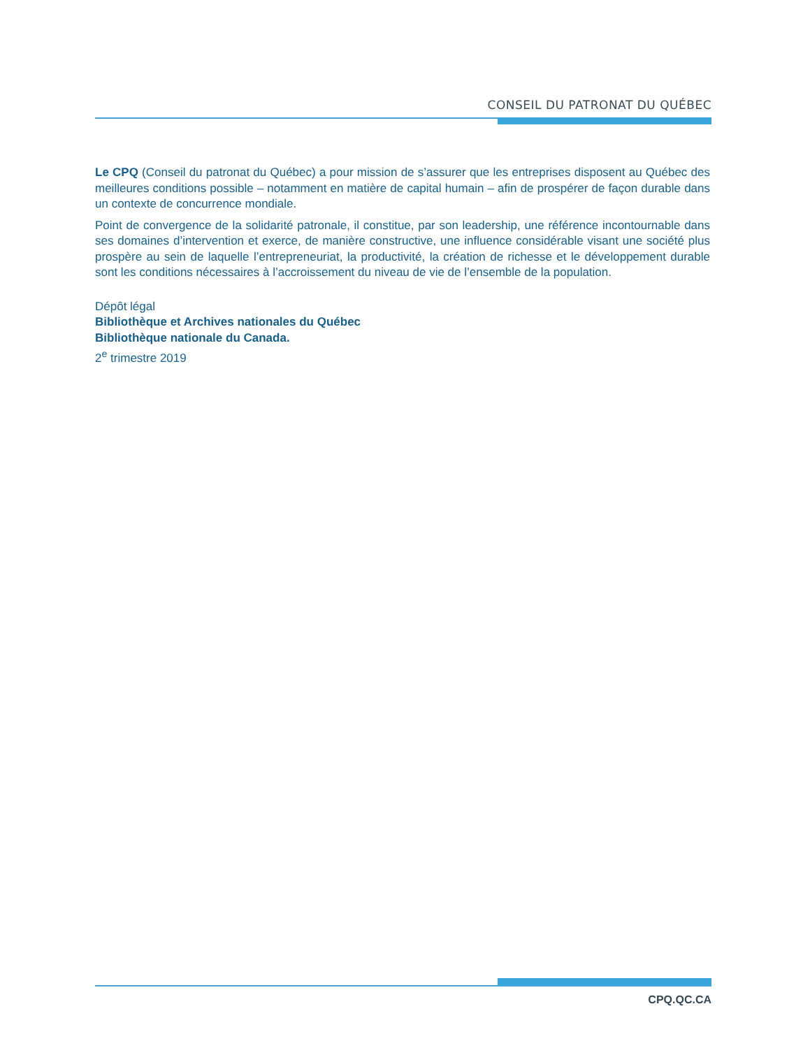CONSEIL DU PATRONAT DU QUÉBEC
Le CPQ (Conseil du patronat du Québec) a pour mission de s’assurer que les entreprises disposent au Québec des meilleures conditions possible – notamment en matière de capital humain – afin de prospérer de façon durable dans un contexte de concurrence mondiale.
Point de convergence de la solidarité patronale, il constitue, par son leadership, une référence incontournable dans ses domaines d’intervention et exerce, de manière constructive, une influence considérable visant une société plus prospère au sein de laquelle l’entrepreneuriat, la productivité, la création de richesse et le développement durable sont les conditions nécessaires à l’accroissement du niveau de vie de l’ensemble de la population.
Dépôt légal
Bibliothèque et Archives nationales du Québec
Bibliothèque nationale du Canada.
2<sup>e</sup> trimestre 2019
CPQ.QC.CA